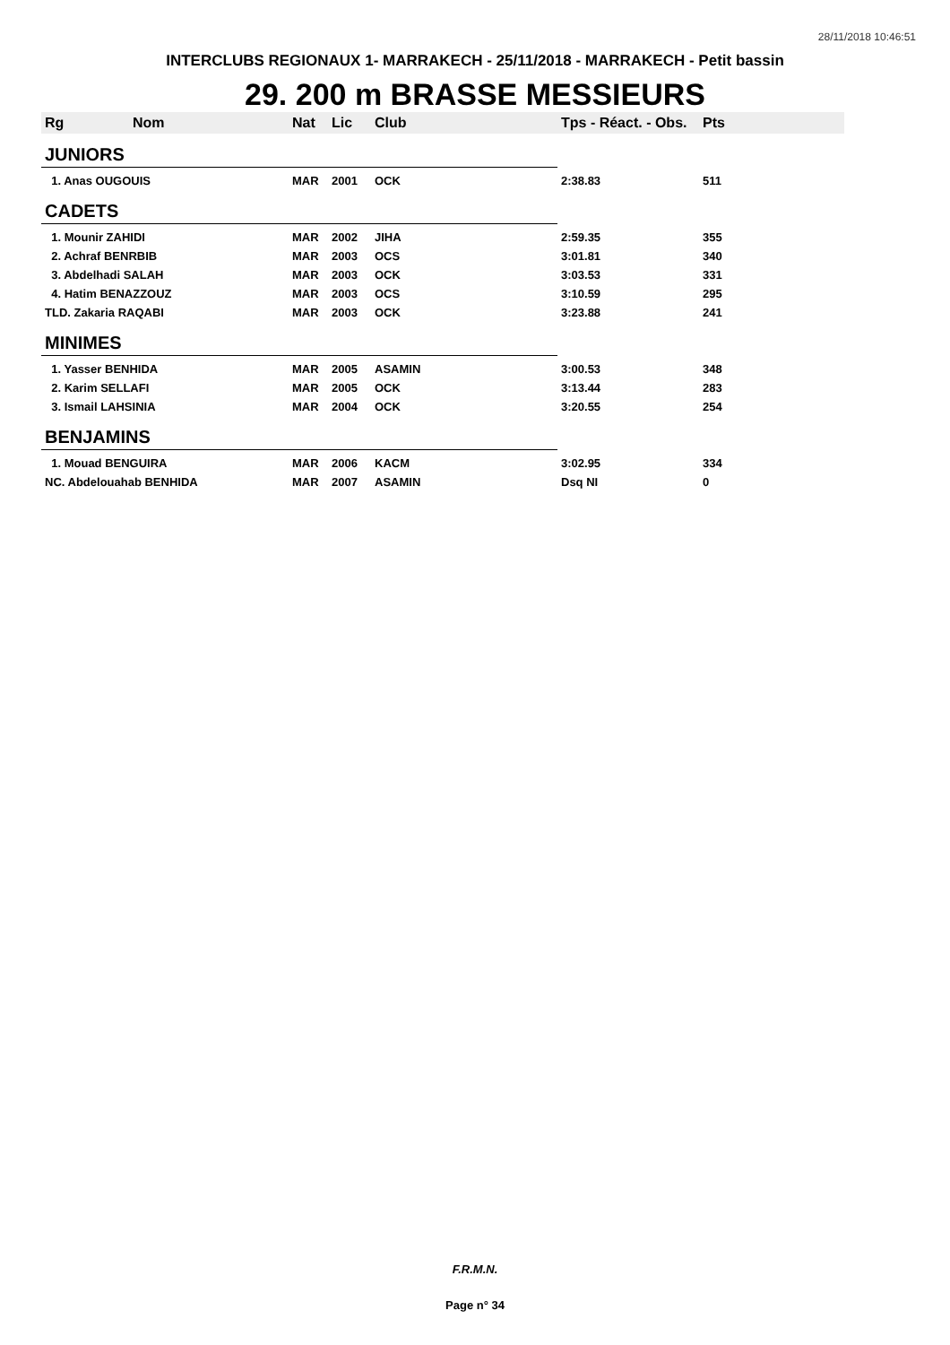28/11/2018 10:46:51
INTERCLUBS REGIONAUX 1- MARRAKECH - 25/11/2018 - MARRAKECH - Petit bassin
29. 200 m BRASSE MESSIEURS
| Rg | Nom | Nat | Lic | Club | Tps - Réact. - Obs. | Pts |
| --- | --- | --- | --- | --- | --- | --- |
| JUNIORS | | | | | | |
| 1. Anas OUGOUIS | | MAR | 2001 | OCK | 2:38.83 | 511 |
| CADETS | | | | | | |
| 1. Mounir ZAHIDI | | MAR | 2002 | JIHA | 2:59.35 | 355 |
| 2. Achraf BENRBIB | | MAR | 2003 | OCS | 3:01.81 | 340 |
| 3. Abdelhadi SALAH | | MAR | 2003 | OCK | 3:03.53 | 331 |
| 4. Hatim BENAZZOUZ | | MAR | 2003 | OCS | 3:10.59 | 295 |
| TLD. Zakaria RAQABI | | MAR | 2003 | OCK | 3:23.88 | 241 |
| MINIMES | | | | | | |
| 1. Yasser BENHIDA | | MAR | 2005 | ASAMIN | 3:00.53 | 348 |
| 2. Karim SELLAFI | | MAR | 2005 | OCK | 3:13.44 | 283 |
| 3. Ismail LAHSINIA | | MAR | 2004 | OCK | 3:20.55 | 254 |
| BENJAMINS | | | | | | |
| 1. Mouad BENGUIRA | | MAR | 2006 | KACM | 3:02.95 | 334 |
| NC. Abdelouahab BENHIDA | | MAR | 2007 | ASAMIN | Dsq NI | 0 |
F.R.M.N.
Page n° 34